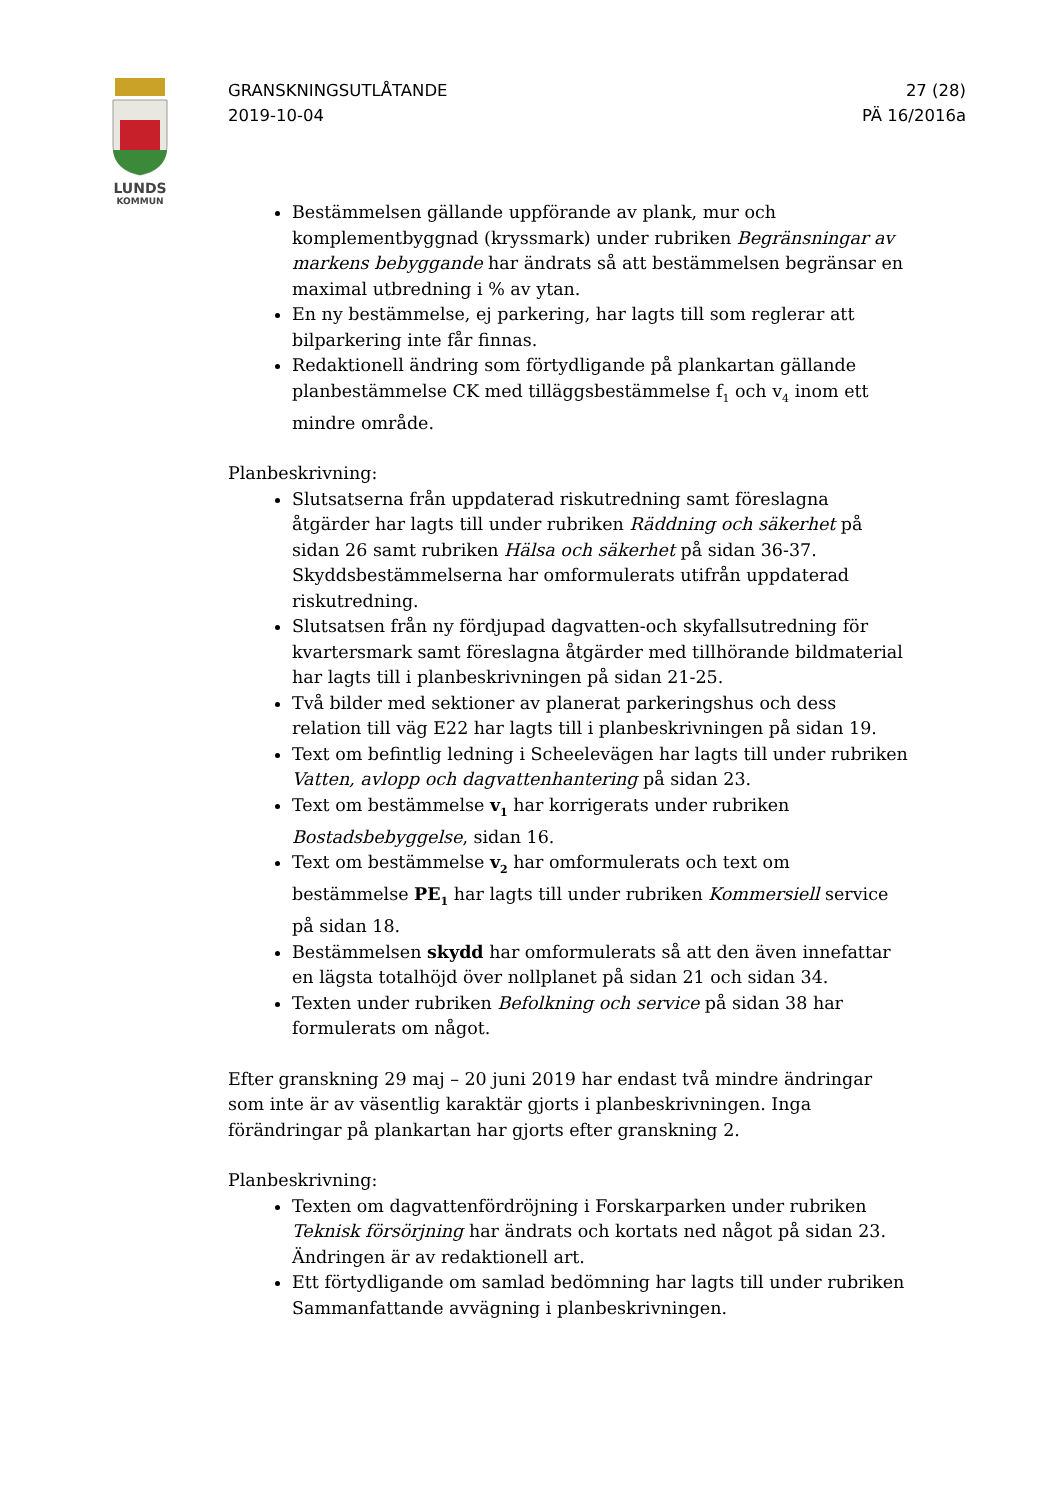LUNDS
KOMMUN
GRANSKNINGSUTLÅTANDE
2019-10-04
27 (28)
PÄ 16/2016a
Bestämmelsen gällande uppförande av plank, mur och komplementbyggnad (kryssmark) under rubriken Begränsningar av markens bebyggande har ändrats så att bestämmelsen begränsar en maximal utbredning i % av ytan.
En ny bestämmelse, ej parkering, har lagts till som reglerar att bilparkering inte får finnas.
Redaktionell ändring som förtydligande på plankartan gällande planbestämmelse CK med tilläggsbestämmelse f<sub>1</sub> och v<sub>4</sub> inom ett mindre område.
Planbeskrivning:
Slutsatserna från uppdaterad riskutredning samt föreslagna åtgärder har lagts till under rubriken Räddning och säkerhet på sidan 26 samt rubriken Hälsa och säkerhet på sidan 36-37. Skyddsbestämmelserna har omformulerats utifrån uppdaterad riskutredning.
Slutsatsen från ny fördjupad dagvatten-och skyfallsutredning för kvartersmark samt föreslagna åtgärder med tillhörande bildmaterial har lagts till i planbeskrivningen på sidan 21-25.
Två bilder med sektioner av planerat parkeringshus och dess relation till väg E22 har lagts till i planbeskrivningen på sidan 19.
Text om befintlig ledning i Scheelevägen har lagts till under rubriken Vatten, avlopp och dagvattenhantering på sidan 23.
Text om bestämmelse v<sub>1</sub> har korrigerats under rubriken Bostadsbebyggelse, sidan 16.
Text om bestämmelse v<sub>2</sub> har omformulerats och text om bestämmelse PE<sub>1</sub> har lagts till under rubriken Kommersiell service på sidan 18.
Bestämmelsen skydd har omformulerats så att den även innefattar en lägsta totalhöjd över nollplanet på sidan 21 och sidan 34.
Texten under rubriken Befolkning och service på sidan 38 har formulerats om något.
Efter granskning 29 maj – 20 juni 2019 har endast två mindre ändringar som inte är av väsentlig karaktär gjorts i planbeskrivningen. Inga förändringar på plankartan har gjorts efter granskning 2.
Planbeskrivning:
Texten om dagvattenfördröjning i Forskarparken under rubriken Teknisk försörjning har ändrats och kortats ned något på sidan 23. Ändringen är av redaktionell art.
Ett förtydligande om samlad bedömning har lagts till under rubriken Sammanfattande avvägning i planbeskrivningen.